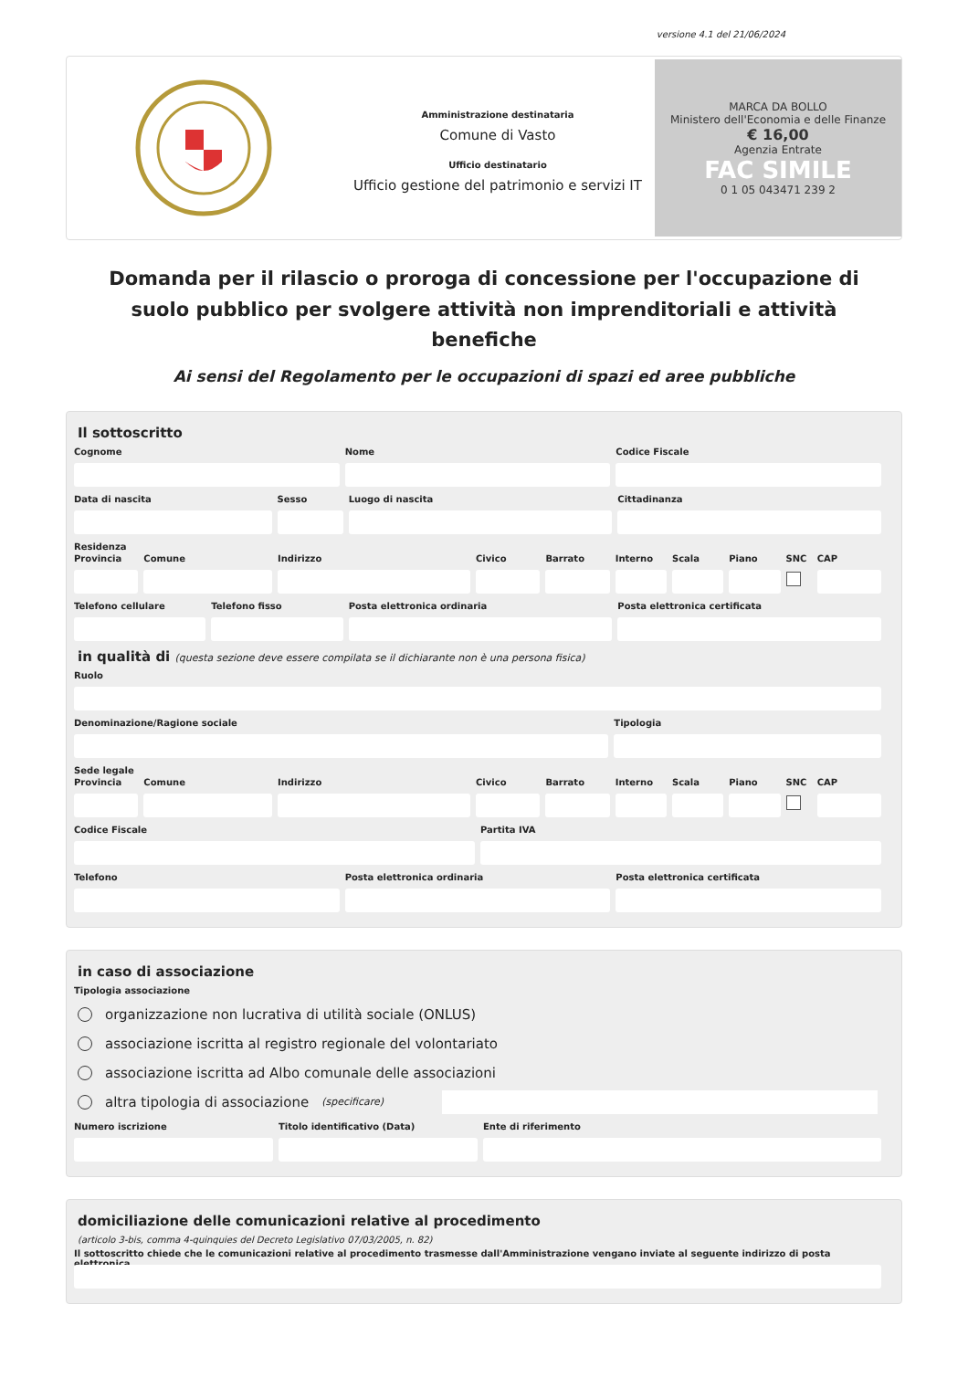versione 4.1 del 21/06/2024
Amministrazione destinataria
Comune di Vasto
Ufficio destinatario
Ufficio gestione del patrimonio e servizi IT
MARCA DA BOLLO
Ministero dell'Economia e delle Finanze
€ 16,00
Agenzia Entrate
FAC SIMILE
0 1 05 043471 239 2
Domanda per il rilascio o proroga di concessione per l'occupazione di suolo pubblico per svolgere attività non imprenditoriali e attività benefiche
Ai sensi del Regolamento per le occupazioni di spazi ed aree pubbliche
Il sottoscritto
Cognome Nome Codice Fiscale
Data di nascita Sesso Luogo di nascita Cittadinanza
Residenza
Provincia Comune Indirizzo Civico Barrato Interno Scala Piano SNC CAP
Telefono cellulare Telefono fisso Posta elettronica ordinaria Posta elettronica certificata
in qualità di (questa sezione deve essere compilata se il dichiarante non è una persona fisica)
Ruolo
Denominazione/Ragione sociale Tipologia
Sede legale
Provincia Comune Indirizzo Civico Barrato Interno Scala Piano SNC CAP
Codice Fiscale Partita IVA
Telefono Posta elettronica ordinaria Posta elettronica certificata
in caso di associazione
Tipologia associazione
organizzazione non lucrativa di utilità sociale (ONLUS)
associazione iscritta al registro regionale del volontariato
associazione iscritta ad Albo comunale delle associazioni
altra tipologia di associazione (specificare)
Numero iscrizione Titolo identificativo (Data) Ente di riferimento
domiciliazione delle comunicazioni relative al procedimento
(articolo 3-bis, comma 4-quinquies del Decreto Legislativo 07/03/2005, n. 82)
Il sottoscritto chiede che le comunicazioni relative al procedimento trasmesse dall'Amministrazione vengano inviate al seguente indirizzo di posta elettronica